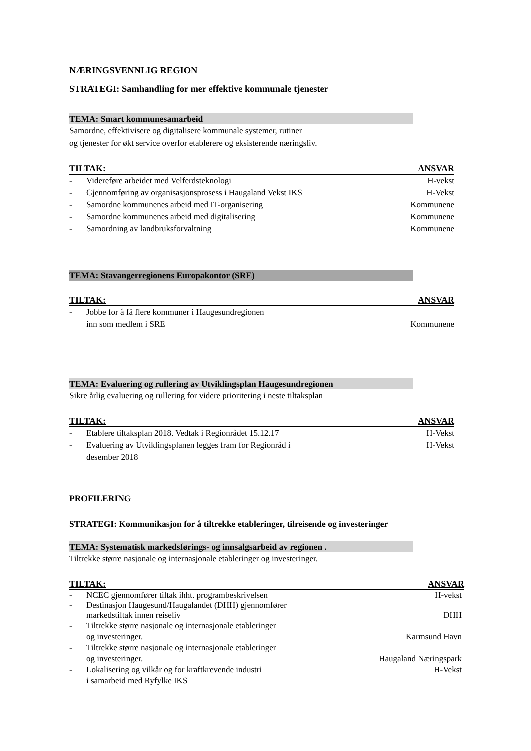NÆRINGSVENNLIG REGION
STRATEGI: Samhandling for mer effektive kommunale tjenester
TEMA: Smart kommunesamarbeid
Samordne, effektivisere og digitalisere kommunale systemer, rutiner
og tjenester for økt service overfor etablerere og eksisterende næringsliv.
TILTAK: ANSVAR
- Videreføre arbeidet med Velferdsteknologi H-vekst
- Gjennomføring av organisasjonsprosess i Haugaland Vekst IKS H-Vekst
- Samordne kommunenes arbeid med IT-organisering Kommunene
- Samordne kommunenes arbeid med digitalisering Kommunene
- Samordning av landbruksforvaltning Kommunene
TEMA: Stavangerregionens Europakontor (SRE)
TILTAK: ANSVAR
- Jobbe for å få flere kommuner i Haugesundregionen
inn som medlem i SRE Kommunene
TEMA: Evaluering og rullering av Utviklingsplan Haugesundregionen
Sikre årlig evaluering og rullering for videre prioritering i neste tiltaksplan
TILTAK: ANSVAR
- Etablere tiltaksplan 2018. Vedtak i Regionrådet 15.12.17 H-Vekst
- Evaluering av Utviklingsplanen legges fram for Regionråd i
desember 2018 H-Vekst
PROFILERING
STRATEGI: Kommunikasjon for å tiltrekke etableringer, tilreisende og investeringer
TEMA: Systematisk markedsførings- og innsalgsarbeid av regionen .
Tiltrekke større nasjonale og internasjonale etableringer og investeringer.
TILTAK: ANSVAR
- NCEC gjennomfører tiltak ihht. programbeskrivelsen H-vekst
- Destinasjon Haugesund/Haugalandet (DHH) gjennomfører
markedstiltak innen reiseliv DHH
- Tiltrekke større nasjonale og internasjonale etableringer
og investeringer. Karmsund Havn
- Tiltrekke større nasjonale og internasjonale etableringer
og investeringer. Haugaland Næringspark
- Lokalisering og vilkår og for kraftkrevende industri
i samarbeid med Ryfylke IKS H-Vekst